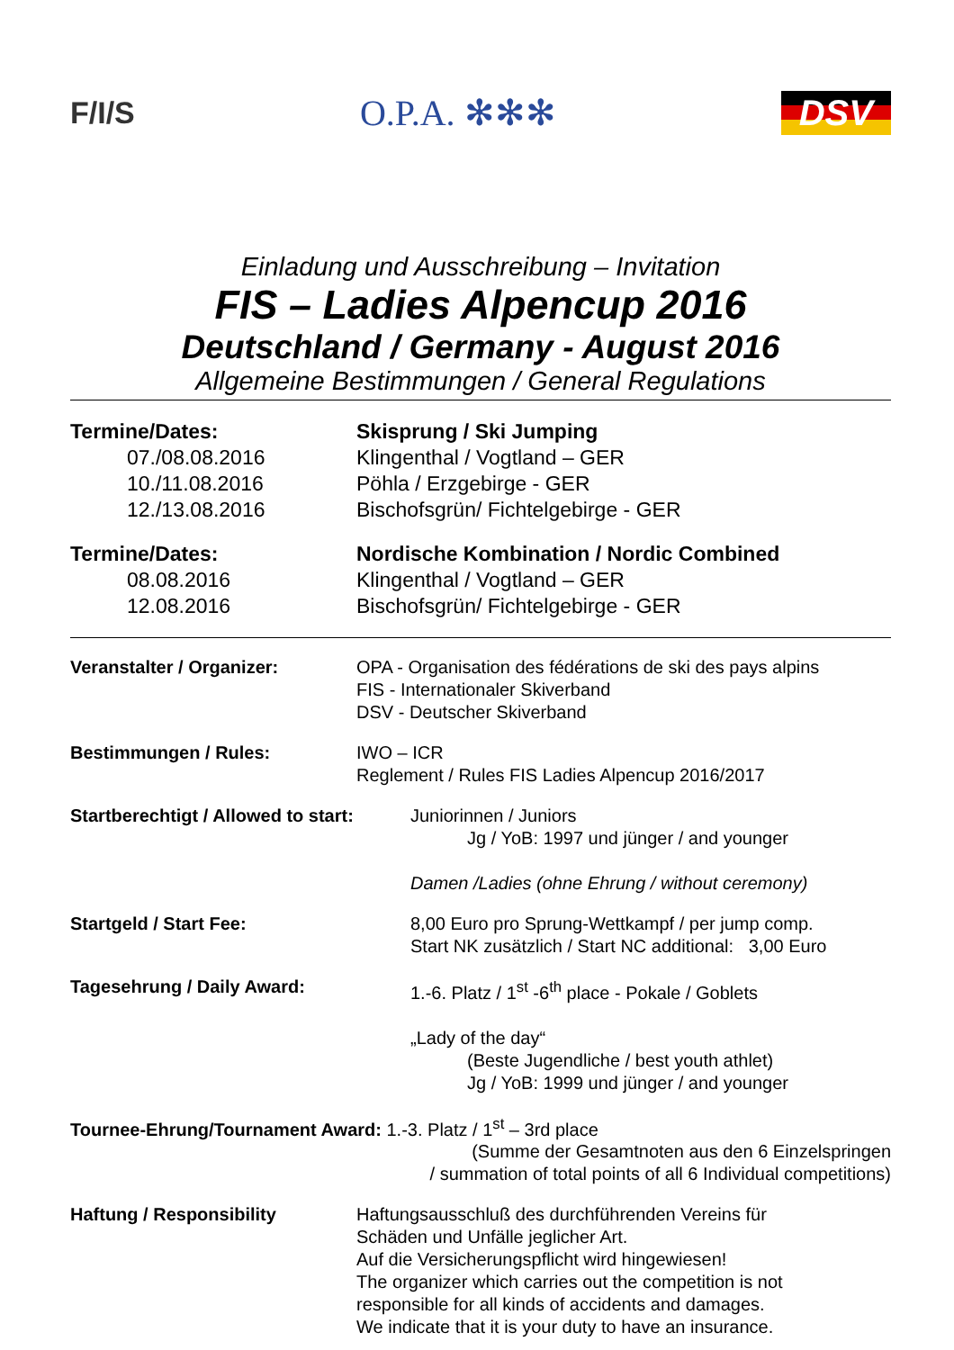F/I/S
O.P.A. ✻✻✻ DSV
Einladung und Ausschreibung – Invitation
FIS – Ladies Alpencup 2016
Deutschland / Germany - August 2016
Allgemeine Bestimmungen / General Regulations
Termine/Dates: Skisprung / Ski Jumping
07./08.08.2016 Klingenthal / Vogtland – GER
10./11.08.2016 Pöhla / Erzgebirge - GER
12./13.08.2016 Bischofsgrün/ Fichtelgebirge - GER
Termine/Dates: Nordische Kombination / Nordic Combined
08.08.2016 Klingenthal / Vogtland – GER
12.08.2016 Bischofsgrün/ Fichtelgebirge - GER
Veranstalter / Organizer: OPA - Organisation des fédérations de ski des pays alpins
FIS - Internationaler Skiverband
DSV - Deutscher Skiverband
Bestimmungen / Rules: IWO – ICR
Reglement / Rules FIS Ladies Alpencup 2016/2017
Startberechtigt / Allowed to start:
Juniorinnen / Juniors
Jg / YoB: 1997 und jünger / and younger
Damen /Ladies (ohne Ehrung / without ceremony)
Startgeld / Start Fee: 8,00 Euro pro Sprung-Wettkampf / per jump comp.
Start NK zusätzlich / Start NC additional: 3,00 Euro
Tagesehrung / Daily Award: 1.-6. Platz / 1<sup>st</sup> -6<sup>th</sup> place - Pokale / Goblets
„Lady of the day“
(Beste Jugendliche / best youth athlet)
Jg / YoB: 1999 und jünger / and younger
Tournee-Ehrung/Tournament Award: 1.-3. Platz / 1<sup>st</sup> – 3rd place
(Summe der Gesamtnoten aus den 6 Einzelspringen
/ summation of total points of all 6 Individual competitions)
Haftung / Responsibility Haftungsausschluß des durchführenden Vereins für
Schäden und Unfälle jeglicher Art.
Auf die Versicherungspflicht wird hingewiesen!
The organizer which carries out the competition is not
responsible for all kinds of accidents and damages.
We indicate that it is your duty to have an insurance.